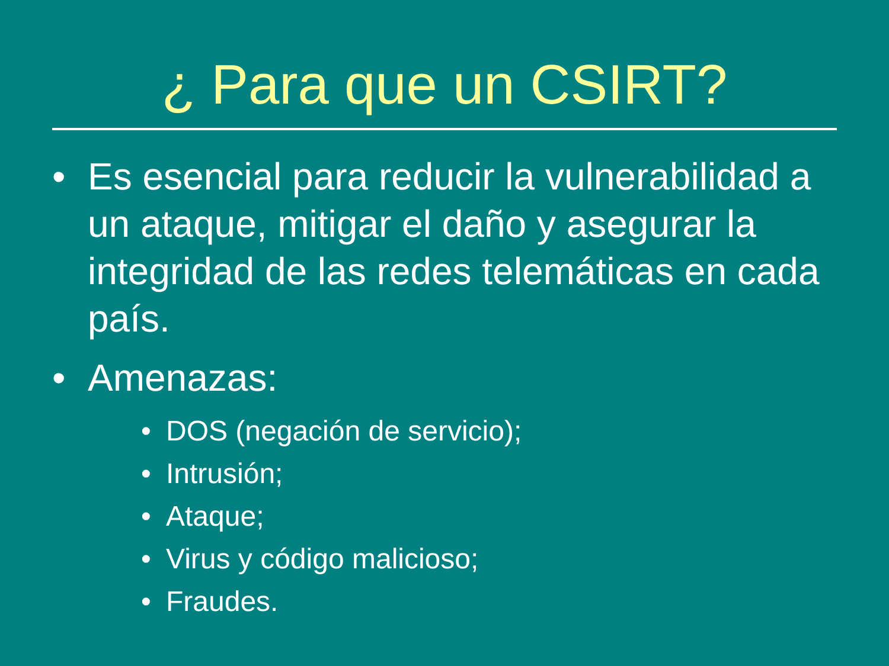¿ Para que un CSIRT?
• Es esencial para reducir la vulnerabilidad a un ataque, mitigar el daño y asegurar la integridad de las redes telemáticas en cada país.
• Amenazas:
• DOS (negación de servicio);
• Intrusión;
• Ataque;
• Virus y código malicioso;
• Fraudes.